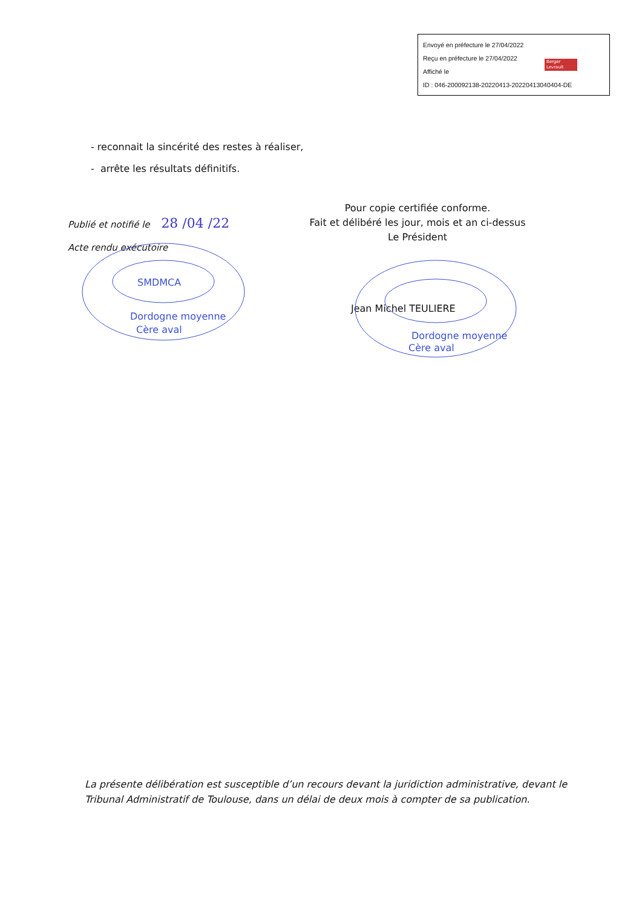Envoyé en préfecture le 27/04/2022
Reçu en préfecture le 27/04/2022
Affiché le
ID : 046-200092138-20220413-20220413040404-DE
Berger Levrault
- reconnait la sincérité des restes à réaliser,
- arrête les résultats définitifs.
Publié et notifié le 28 /04 /22
Acte rendu exécutoire
Pour copie certifiée conforme.
Fait et délibéré les jour, mois et an ci-dessus
Le Président
SMDMCA
Dordogne moyenne
Cère aval
Jean Michel TEULIERE
Dordogne moyenne
Cère aval
La présente délibération est susceptible d’un recours devant la juridiction administrative, devant le Tribunal Administratif de Toulouse, dans un délai de deux mois à compter de sa publication.